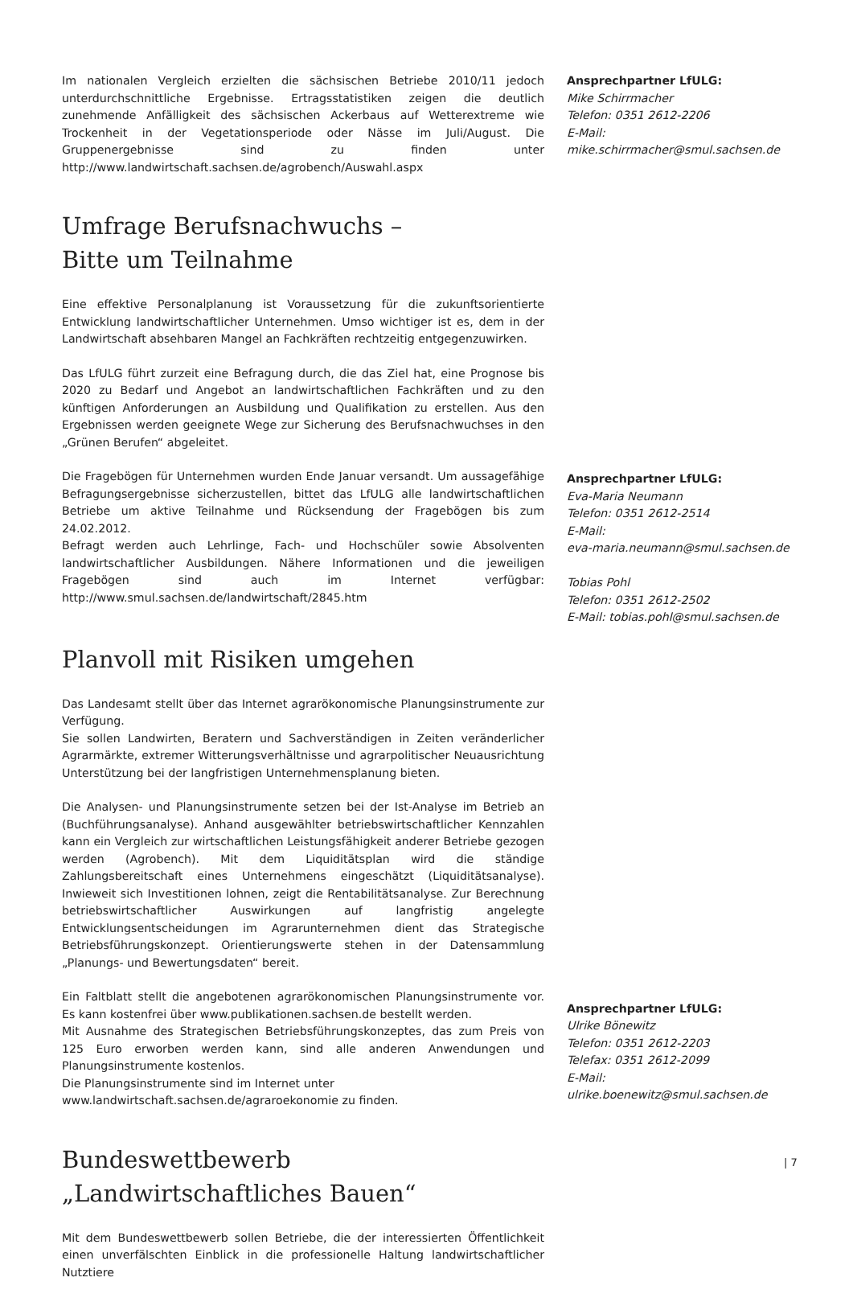Im nationalen Vergleich erzielten die sächsischen Betriebe 2010/11 jedoch unterdurchschnittliche Ergebnisse. Ertragsstatistiken zeigen die deutlich zunehmende Anfälligkeit des sächsischen Ackerbaus auf Wetterextreme wie Trockenheit in der Vegetationsperiode oder Nässe im Juli/August. Die Gruppenergebnisse sind zu finden unter http://www.landwirtschaft.sachsen.de/agrobench/Auswahl.aspx
Ansprechpartner LfULG:
Mike Schirrmacher
Telefon: 0351 2612-2206
E-Mail:
mike.schirrmacher@smul.sachsen.de
Umfrage Berufsnachwuchs –
Bitte um Teilnahme
Eine effektive Personalplanung ist Voraussetzung für die zukunftsorientierte Entwicklung landwirtschaftlicher Unternehmen. Umso wichtiger ist es, dem in der Landwirtschaft absehbaren Mangel an Fachkräften rechtzeitig entgegenzuwirken.
Das LfULG führt zurzeit eine Befragung durch, die das Ziel hat, eine Prognose bis 2020 zu Bedarf und Angebot an landwirtschaftlichen Fachkräften und zu den künftigen Anforderungen an Ausbildung und Qualifikation zu erstellen. Aus den Ergebnissen werden geeignete Wege zur Sicherung des Berufsnachwuchses in den „Grünen Berufen“ abgeleitet.
Die Fragebögen für Unternehmen wurden Ende Januar versandt. Um aussagefähige Befragungsergebnisse sicherzustellen, bittet das LfULG alle landwirtschaftlichen Betriebe um aktive Teilnahme und Rücksendung der Fragebögen bis zum 24.02.2012.
Befragt werden auch Lehrlinge, Fach- und Hochschüler sowie Absolventen landwirtschaftlicher Ausbildungen. Nähere Informationen und die jeweiligen Fragebögen sind auch im Internet verfügbar: http://www.smul.sachsen.de/landwirtschaft/2845.htm
Ansprechpartner LfULG:
Eva-Maria Neumann
Telefon: 0351 2612-2514
E-Mail:
eva-maria.neumann@smul.sachsen.de
Tobias Pohl
Telefon: 0351 2612-2502
E-Mail: tobias.pohl@smul.sachsen.de
Planvoll mit Risiken umgehen
Das Landesamt stellt über das Internet agrarökonomische Planungsinstrumente zur Verfügung.
Sie sollen Landwirten, Beratern und Sachverständigen in Zeiten veränderlicher Agrarmärkte, extremer Witterungsverhältnisse und agrarpolitischer Neuausrichtung Unterstützung bei der langfristigen Unternehmensplanung bieten.
Die Analysen- und Planungsinstrumente setzen bei der Ist-Analyse im Betrieb an (Buchführungsanalyse). Anhand ausgewählter betriebswirtschaftlicher Kennzahlen kann ein Vergleich zur wirtschaftlichen Leistungsfähigkeit anderer Betriebe gezogen werden (Agrobench). Mit dem Liquiditätsplan wird die ständige Zahlungsbereitschaft eines Unternehmens eingeschätzt (Liquiditätsanalyse). Inwieweit sich Investitionen lohnen, zeigt die Rentabilitätsanalyse. Zur Berechnung betriebswirtschaftlicher Auswirkungen auf langfristig angelegte Entwicklungsentscheidungen im Agrarunternehmen dient das Strategische Betriebsführungskonzept. Orientierungswerte stehen in der Datensammlung „Planungs- und Bewertungsdaten“ bereit.
Ein Faltblatt stellt die angebotenen agrarökonomischen Planungsinstrumente vor. Es kann kostenfrei über www.publikationen.sachsen.de bestellt werden.
Mit Ausnahme des Strategischen Betriebsführungskonzeptes, das zum Preis von 125 Euro erworben werden kann, sind alle anderen Anwendungen und Planungsinstrumente kostenlos.
Die Planungsinstrumente sind im Internet unter
www.landwirtschaft.sachsen.de/agraroekonomie zu finden.
Ansprechpartner LfULG:
Ulrike Bönewitz
Telefon: 0351 2612-2203
Telefax: 0351 2612-2099
E-Mail:
ulrike.boenewitz@smul.sachsen.de
Bundeswettbewerb
„Landwirtschaftliches Bauen“
Mit dem Bundeswettbewerb sollen Betriebe, die der interessierten Öffentlichkeit einen unverfälschten Einblick in die professionelle Haltung landwirtschaftlicher Nutztiere
| 7